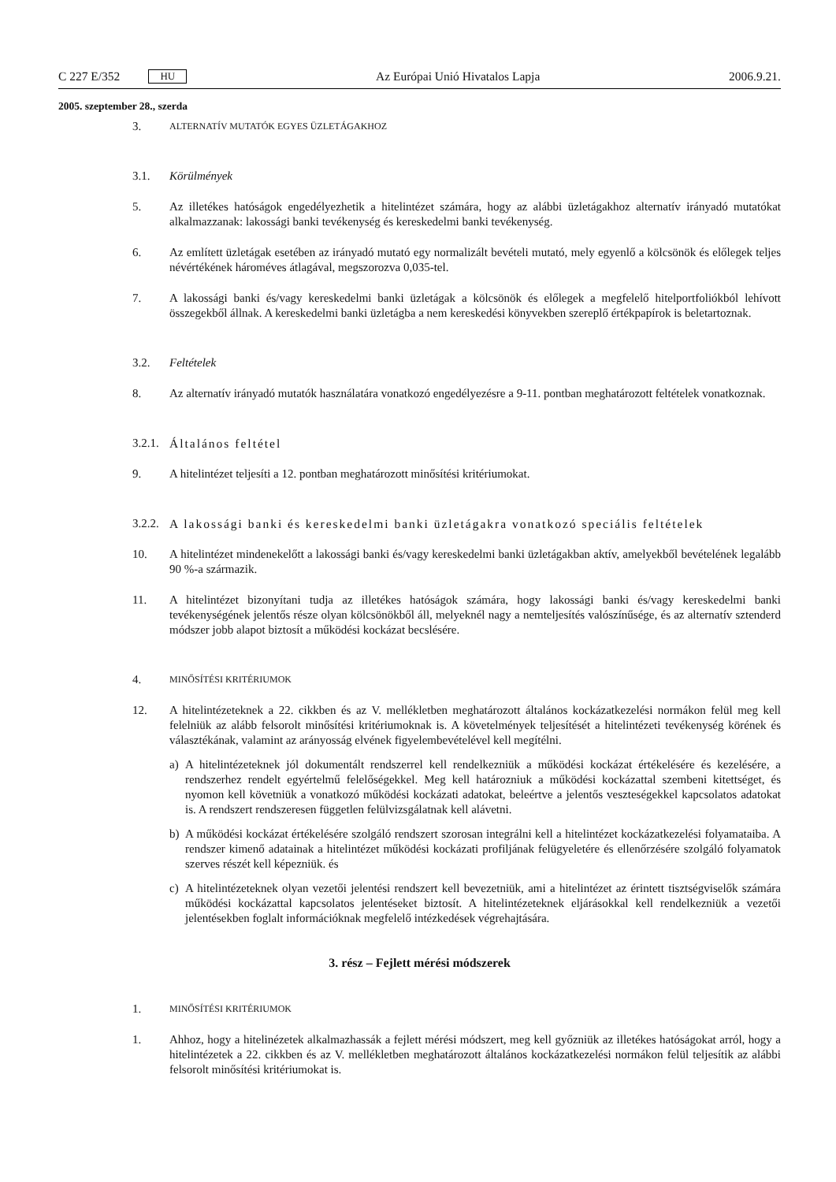C 227 E/352 HU
Az Európai Unió Hivatalos Lapja 2006.9.21.
2005. szeptember 28., szerda
3. ALTERNATÍV MUTATÓK EGYES ÜZLETÁGAKHOZ
3.1. Körülmények
5. Az illetékes hatóságok engedélyezhetik a hitelintézet számára, hogy az alábbi üzletágakhoz alternatív irányadó mutatókat alkalmazzanak: lakossági banki tevékenység és kereskedelmi banki tevékenység.
6. Az említett üzletágak esetében az irányadó mutató egy normalizált bevételi mutató, mely egyenlő a kölcsönök és előlegek teljes névértékének hároméves átlagával, megszorozva 0,035-tel.
7. A lakossági banki és/vagy kereskedelmi banki üzletágak a kölcsönök és előlegek a megfelelő hitelportfoliókból lehívott összegekből állnak. A kereskedelmi banki üzletágba a nem kereskedési könyvekben szereplő értékpapírok is beletartoznak.
3.2. Feltételek
8. Az alternatív irányadó mutatók használatára vonatkozó engedélyezésre a 9-11. pontban meghatározott feltételek vonatkoznak.
3.2.1. Általános feltétel
9. A hitelintézet teljesíti a 12. pontban meghatározott minősítési kritériumokat.
3.2.2. A lakossági banki és kereskedelmi banki üzletágakra vonatkozó speciális feltételek
10. A hitelintézet mindenekelőtt a lakossági banki és/vagy kereskedelmi banki üzletágakban aktív, amelyekből bevételének legalább 90 %-a származik.
11. A hitelintézet bizonyítani tudja az illetékes hatóságok számára, hogy lakossági banki és/vagy kereskedelmi banki tevékenységének jelentős része olyan kölcsönökből áll, melyeknél nagy a nemteljesítés valószínűsége, és az alternatív sztenderd módszer jobb alapot biztosít a működési kockázat becslésére.
4. MINŐSÍTÉSI KRITÉRIUMOK
12. A hitelintézeteknek a 22. cikkben és az V. mellékletben meghatározott általános kockázatkezelési normákon felül meg kell felelniük az alább felsorolt minősítési kritériumoknak is. A követelmények teljesítését a hitelintézeti tevékenység körének és választékának, valamint az arányosság elvének figyelembevételével kell megítélni.
a) A hitelintézeteknek jól dokumentált rendszerrel kell rendelkezniük a működési kockázat értékelésére és kezelésére, a rendszerhez rendelt egyértelmű felelőségekkel. Meg kell határozniuk a működési kockázattal szembeni kitettséget, és nyomon kell követniük a vonatkozó működési kockázati adatokat, beleértve a jelentős veszteségekkel kapcsolatos adatokat is. A rendszert rendszeresen független felülvizsgálatnak kell alávetni.
b) A működési kockázat értékelésére szolgáló rendszert szorosan integrálni kell a hitelintézet kockázatkezelési folyamataiba. A rendszer kimenő adatainak a hitelintézet működési kockázati profiljának felügyeletére és ellenőrzésére szolgáló folyamatok szerves részét kell képezniük. és
c) A hitelintézeteknek olyan vezetői jelentési rendszert kell bevezetniük, ami a hitelintézet az érintett tisztségviselők számára működési kockázattal kapcsolatos jelentéseket biztosít. A hitelintézeteknek eljárásokkal kell rendelkezniük a vezetői jelentésekben foglalt információknak megfelelő intézkedések végrehajtására.
3. rész – Fejlett mérési módszerek
1. MINŐSÍTÉSI KRITÉRIUMOK
1. Ahhoz, hogy a hitelinézetek alkalmazhassák a fejlett mérési módszert, meg kell győzniük az illetékes hatóságokat arról, hogy a hitelintézetek a 22. cikkben és az V. mellékletben meghatározott általános kockázatkezelési normákon felül teljesítik az alábbi felsorolt minősítési kritériumokat is.